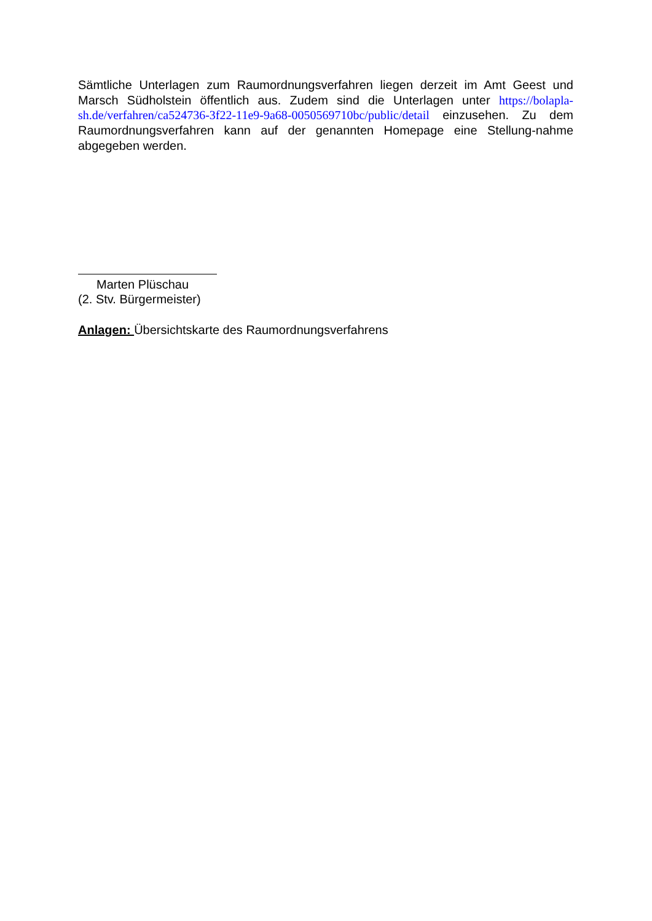Sämtliche Unterlagen zum Raumordnungsverfahren liegen derzeit im Amt Geest und Marsch Südholstein öffentlich aus. Zudem sind die Unterlagen unter https://bolapla-sh.de/verfahren/ca524736-3f22-11e9-9a68-0050569710bc/public/detail einzusehen. Zu dem Raumordnungsverfahren kann auf der genannten Homepage eine Stellung-nahme abgegeben werden.
Marten Plüschau
(2. Stv. Bürgermeister)
Anlagen: Übersichtskarte des Raumordnungsverfahrens